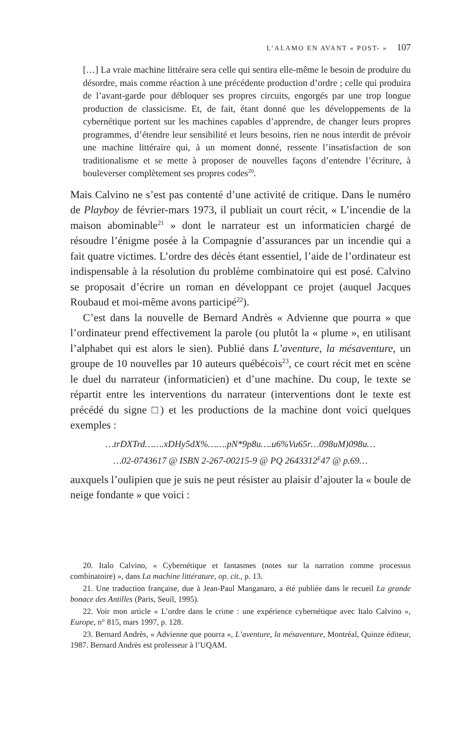L’ALAMO EN AVANT « POST- » 107
[…] La vraie machine littéraire sera celle qui sentira elle-même le besoin de produire du désordre, mais comme réaction à une précédente production d’ordre ; celle qui produira de l’avant-garde pour débloquer ses propres circuits, engorgés par une trop longue production de classicisme. Et, de fait, étant donné que les développements de la cybernétique portent sur les machines capables d’apprendre, de changer leurs propres programmes, d’étendre leur sensibilité et leurs besoins, rien ne nous interdit de prévoir une machine littéraire qui, à un moment donné, ressente l’insatisfaction de son traditionalisme et se mette à proposer de nouvelles façons d’entendre l’écriture, à bouleverser complètement ses propres codes<sup>20</sup>.
Mais Calvino ne s’est pas contenté d’une activité de critique. Dans le numéro de Playboy de février-mars 1973, il publiait un court récit, « L’incendie de la maison abominable<sup>21</sup> » dont le narrateur est un informaticien chargé de résoudre l’énigme posée à la Compagnie d’assurances par un incendie qui a fait quatre victimes. L’ordre des décès étant essentiel, l’aide de l’ordinateur est indispensable à la résolution du problème combinatoire qui est posé. Calvino se proposait d’écrire un roman en développant ce projet (auquel Jacques Roubaud et moi-même avons participé<sup>22</sup>).
C’est dans la nouvelle de Bernard Andrès « Advienne que pourra » que l’ordinateur prend effectivement la parole (ou plutôt la « plume », en utilisant l’alphabet qui est alors le sien). Publié dans L’aventure, la mésaventure, un groupe de 10 nouvelles par 10 auteurs québécois<sup>23</sup>, ce court récit met en scène le duel du narrateur (informaticien) et d’une machine. Du coup, le texte se répartit entre les interventions du narrateur (interventions dont le texte est précédé du signe □) et les productions de la machine dont voici quelques exemples :
…trDXTrd…….xDHy5dX%…….pN*9p8u….u6%Vu65r…098uM)098u…
…02-0743617 @ ISBN 2-267-00215-9 @ PQ 2643312<sup>E</sup>47 @ p.69…
auxquels l’oulipien que je suis ne peut résister au plaisir d’ajouter la « boule de neige fondante » que voici :
20. Italo Calvino, « Cybernétique et fantasmes (notes sur la narration comme processus combinatoire) », dans La machine littérature, op. cit., p. 13.
21. Une traduction française, due à Jean-Paul Manganaro, a été publiée dans le recueil La grande bonace des Antilles (Paris, Seuil, 1995).
22. Voir mon article « L’ordre dans le crime : une expérience cybernétique avec Italo Calvino », Europe, n° 815, mars 1997, p. 128.
23. Bernard Andrès, « Advienne que pourra », L’aventure, la mésaventure, Montréal, Quinze éditeur, 1987. Bernard Andrès est professeur à l’UQAM.